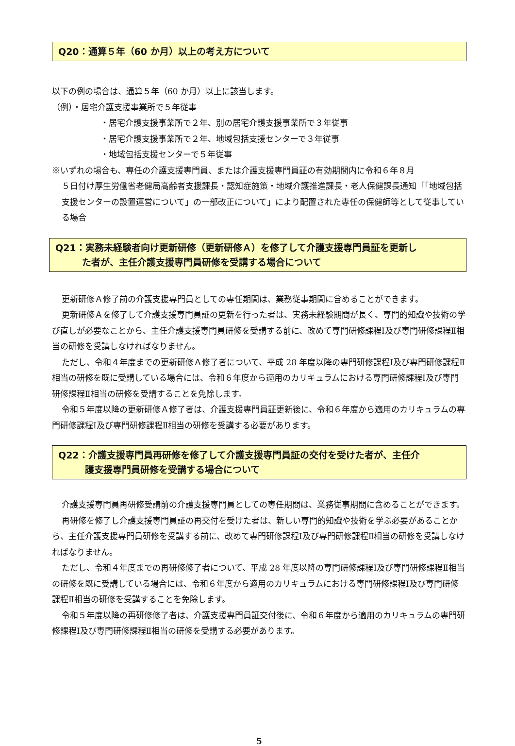Q20：通算５年（60 か月）以上の考え方について
以下の例の場合は、通算５年（60 か月）以上に該当します。
（例）・居宅介護支援事業所で５年従事
・居宅介護支援事業所で２年、別の居宅介護支援事業所で３年従事
・居宅介護支援事業所で２年、地域包括支援センターで３年従事
・地域包括支援センターで５年従事
※いずれの場合も、専任の介護支援専門員、または介護支援専門員証の有効期間内に令和６年８月
５日付け厚生労働省老健局高齢者支援課長・認知症施策・地域介護推進課長・老人保健課長通知「「地域包括支援センターの設置運営について」の一部改正について」により配置された専任の保健師等として従事している場合
Q21：実務未経験者向け更新研修（更新研修Ａ）を修了して介護支援専門員証を更新し
た者が、主任介護支援専門員研修を受講する場合について
更新研修Ａ修了前の介護支援専門員としての専任期間は、業務従事期間に含めることができます。
更新研修Ａを修了して介護支援専門員証の更新を行った者は、実務未経験期間が長く、専門的知識や技術の学び直しが必要なことから、主任介護支援専門員研修を受講する前に、改めて専門研修課程Ⅰ及び専門研修課程Ⅱ相当の研修を受講しなければなりません。
ただし、令和４年度までの更新研修Ａ修了者について、平成 28 年度以降の専門研修課程Ⅰ及び専門研修課程Ⅱ相当の研修を既に受講している場合には、令和６年度から適用のカリキュラムにおける専門研修課程Ⅰ及び専門研修課程Ⅱ相当の研修を受講することを免除します。
令和５年度以降の更新研修Ａ修了者は、介護支援専門員証更新後に、令和６年度から適用のカリキュラムの専門研修課程Ⅰ及び専門研修課程Ⅱ相当の研修を受講する必要があります。
Q22：介護支援専門員再研修を修了して介護支援専門員証の交付を受けた者が、主任介
護支援専門員研修を受講する場合について
介護支援専門員再研修受講前の介護支援専門員としての専任期間は、業務従事期間に含めることができます。
再研修を修了し介護支援専門員証の再交付を受けた者は、新しい専門的知識や技術を学ぶ必要があることから、主任介護支援専門員研修を受講する前に、改めて専門研修課程Ⅰ及び専門研修課程Ⅱ相当の研修を受講しなければなりません。
ただし、令和４年度までの再研修修了者について、平成 28 年度以降の専門研修課程Ⅰ及び専門研修課程Ⅱ相当の研修を既に受講している場合には、令和６年度から適用のカリキュラムにおける専門研修課程Ⅰ及び専門研修課程Ⅱ相当の研修を受講することを免除します。
令和５年度以降の再研修修了者は、介護支援専門員証交付後に、令和６年度から適用のカリキュラムの専門研修課程Ⅰ及び専門研修課程Ⅱ相当の研修を受講する必要があります。
5